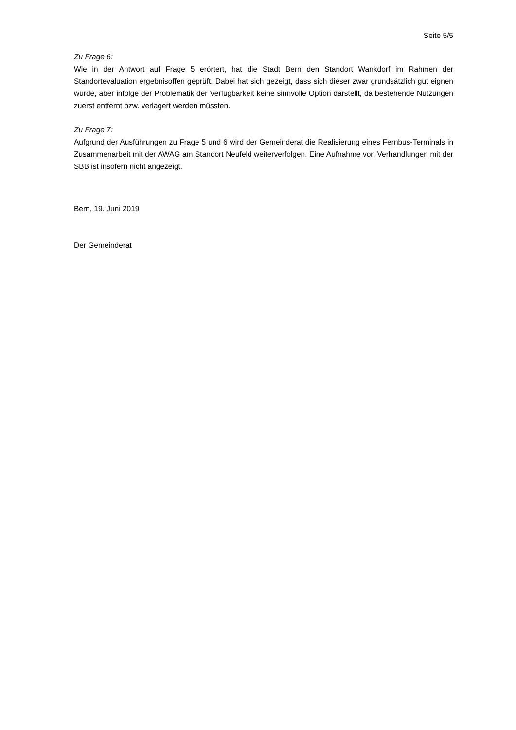Seite 5/5
Zu Frage 6:
Wie in der Antwort auf Frage 5 erörtert, hat die Stadt Bern den Standort Wankdorf im Rahmen der Standortevaluation ergebnisoffen geprüft. Dabei hat sich gezeigt, dass sich dieser zwar grundsätzlich gut eignen würde, aber infolge der Problematik der Verfügbarkeit keine sinnvolle Option darstellt, da bestehende Nutzungen zuerst entfernt bzw. verlagert werden müssten.
Zu Frage 7:
Aufgrund der Ausführungen zu Frage 5 und 6 wird der Gemeinderat die Realisierung eines Fernbus-Terminals in Zusammenarbeit mit der AWAG am Standort Neufeld weiterverfolgen. Eine Aufnahme von Verhandlungen mit der SBB ist insofern nicht angezeigt.
Bern, 19. Juni 2019
Der Gemeinderat